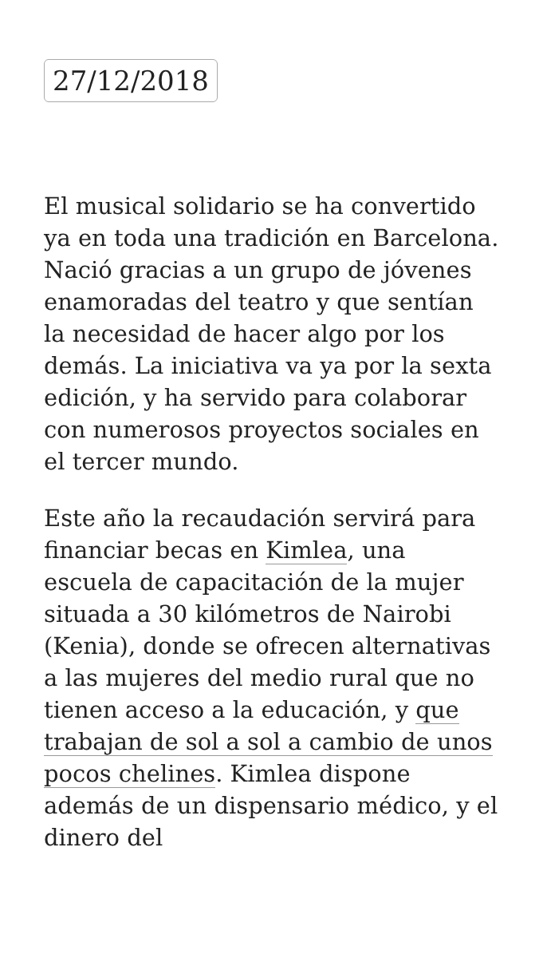27/12/2018
El musical solidario se ha convertido ya en toda una tradición en Barcelona. Nació gracias a un grupo de jóvenes enamoradas del teatro y que sentían la necesidad de hacer algo por los demás. La iniciativa va ya por la sexta edición, y ha servido para colaborar con numerosos proyectos sociales en el tercer mundo.
Este año la recaudación servirá para financiar becas en Kimlea, una escuela de capacitación de la mujer situada a 30 kilómetros de Nairobi (Kenia), donde se ofrecen alternativas a las mujeres del medio rural que no tienen acceso a la educación, y que trabajan de sol a sol a cambio de unos pocos chelines. Kimlea dispone además de un dispensario médico, y el dinero del